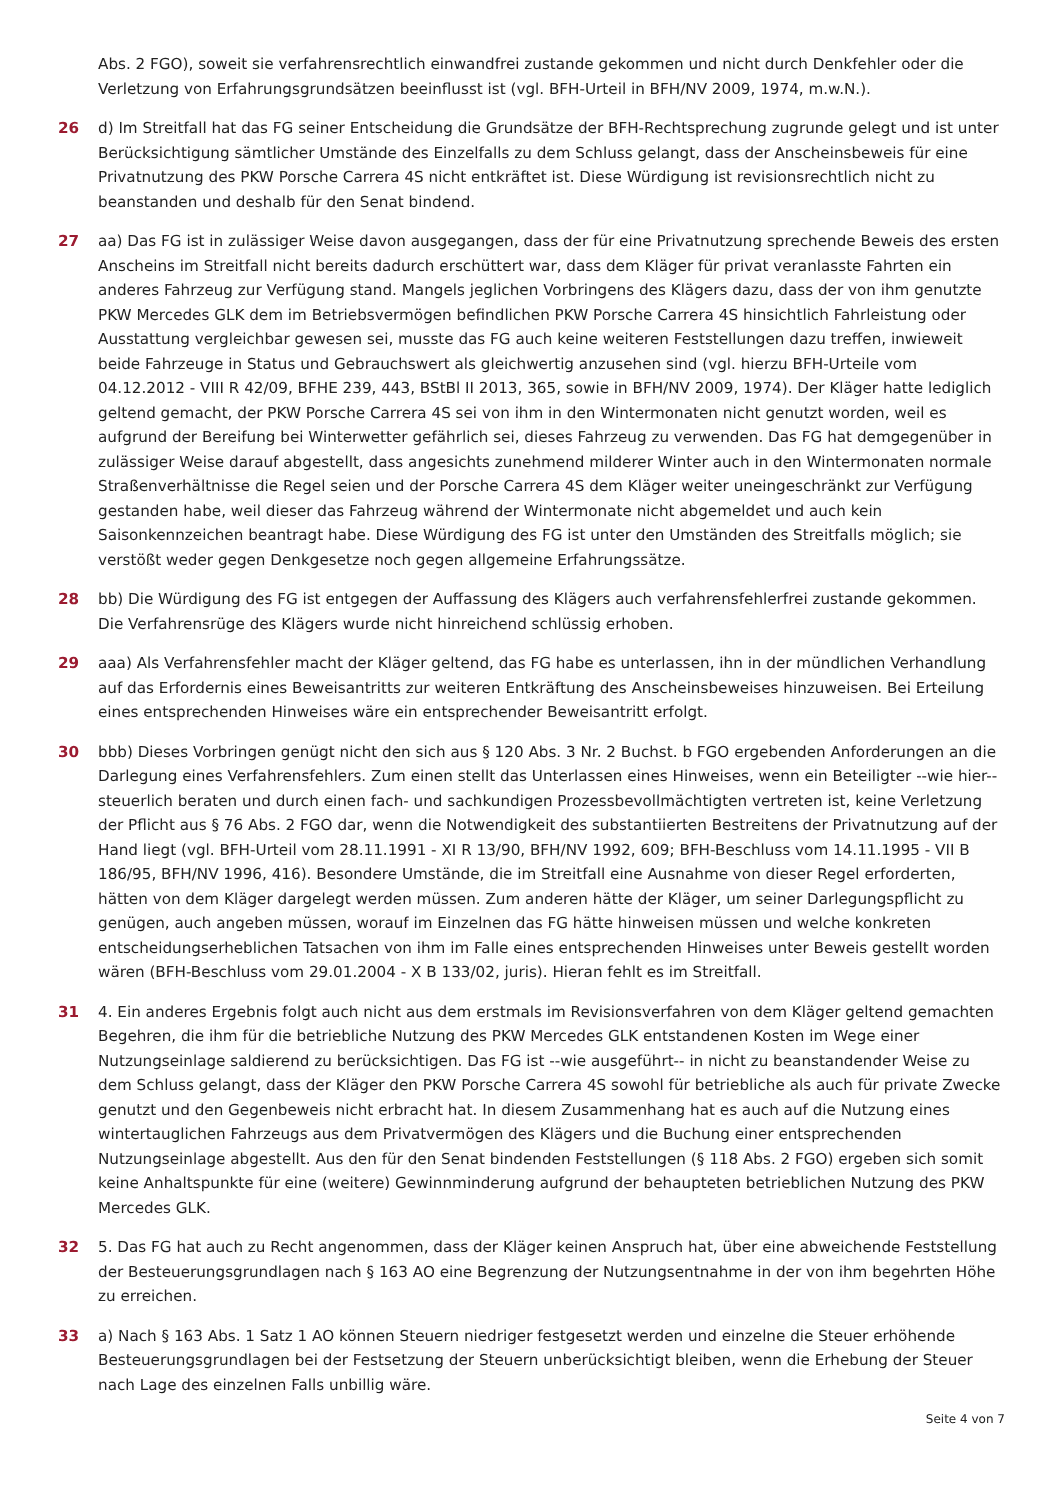Abs. 2 FGO), soweit sie verfahrensrechtlich einwandfrei zustande gekommen und nicht durch Denkfehler oder die Verletzung von Erfahrungsgrundsätzen beeinflusst ist (vgl. BFH-Urteil in BFH/NV 2009, 1974, m.w.N.).
26 d) Im Streitfall hat das FG seiner Entscheidung die Grundsätze der BFH-Rechtsprechung zugrunde gelegt und ist unter Berücksichtigung sämtlicher Umstände des Einzelfalls zu dem Schluss gelangt, dass der Anscheinsbeweis für eine Privatnutzung des PKW Porsche Carrera 4S nicht entkräftet ist. Diese Würdigung ist revisionsrechtlich nicht zu beanstanden und deshalb für den Senat bindend.
27 aa) Das FG ist in zulässiger Weise davon ausgegangen, dass der für eine Privatnutzung sprechende Beweis des ersten Anscheins im Streitfall nicht bereits dadurch erschüttert war, dass dem Kläger für privat veranlasste Fahrten ein anderes Fahrzeug zur Verfügung stand. Mangels jeglichen Vorbringens des Klägers dazu, dass der von ihm genutzte PKW Mercedes GLK dem im Betriebsvermögen befindlichen PKW Porsche Carrera 4S hinsichtlich Fahrleistung oder Ausstattung vergleichbar gewesen sei, musste das FG auch keine weiteren Feststellungen dazu treffen, inwieweit beide Fahrzeuge in Status und Gebrauchswert als gleichwertig anzusehen sind (vgl. hierzu BFH-Urteile vom 04.12.2012 - VIII R 42/09, BFHE 239, 443, BStBl II 2013, 365, sowie in BFH/NV 2009, 1974). Der Kläger hatte lediglich geltend gemacht, der PKW Porsche Carrera 4S sei von ihm in den Wintermonaten nicht genutzt worden, weil es aufgrund der Bereifung bei Winterwetter gefährlich sei, dieses Fahrzeug zu verwenden. Das FG hat demgegenüber in zulässiger Weise darauf abgestellt, dass angesichts zunehmend milderer Winter auch in den Wintermonaten normale Straßenverhältnisse die Regel seien und der Porsche Carrera 4S dem Kläger weiter uneingeschränkt zur Verfügung gestanden habe, weil dieser das Fahrzeug während der Wintermonate nicht abgemeldet und auch kein Saisonkennzeichen beantragt habe. Diese Würdigung des FG ist unter den Umständen des Streitfalls möglich; sie verstößt weder gegen Denkgesetze noch gegen allgemeine Erfahrungssätze.
28 bb) Die Würdigung des FG ist entgegen der Auffassung des Klägers auch verfahrensfehlerfrei zustande gekommen. Die Verfahrensrüge des Klägers wurde nicht hinreichend schlüssig erhoben.
29 aaa) Als Verfahrensfehler macht der Kläger geltend, das FG habe es unterlassen, ihn in der mündlichen Verhandlung auf das Erfordernis eines Beweisantritts zur weiteren Entkräftung des Anscheinsbeweises hinzuweisen. Bei Erteilung eines entsprechenden Hinweises wäre ein entsprechender Beweisantritt erfolgt.
30 bbb) Dieses Vorbringen genügt nicht den sich aus § 120 Abs. 3 Nr. 2 Buchst. b FGO ergebenden Anforderungen an die Darlegung eines Verfahrensfehlers. Zum einen stellt das Unterlassen eines Hinweises, wenn ein Beteiligter --wie hier-- steuerlich beraten und durch einen fach- und sachkundigen Prozessbevollmächtigten vertreten ist, keine Verletzung der Pflicht aus § 76 Abs. 2 FGO dar, wenn die Notwendigkeit des substantiierten Bestreitens der Privatnutzung auf der Hand liegt (vgl. BFH-Urteil vom 28.11.1991 - XI R 13/90, BFH/NV 1992, 609; BFH-Beschluss vom 14.11.1995 - VII B 186/95, BFH/NV 1996, 416). Besondere Umstände, die im Streitfall eine Ausnahme von dieser Regel erforderten, hätten von dem Kläger dargelegt werden müssen. Zum anderen hätte der Kläger, um seiner Darlegungspflicht zu genügen, auch angeben müssen, worauf im Einzelnen das FG hätte hinweisen müssen und welche konkreten entscheidungserheblichen Tatsachen von ihm im Falle eines entsprechenden Hinweises unter Beweis gestellt worden wären (BFH-Beschluss vom 29.01.2004 - X B 133/02, juris). Hieran fehlt es im Streitfall.
31 4. Ein anderes Ergebnis folgt auch nicht aus dem erstmals im Revisionsverfahren von dem Kläger geltend gemachten Begehren, die ihm für die betriebliche Nutzung des PKW Mercedes GLK entstandenen Kosten im Wege einer Nutzungseinlage saldierend zu berücksichtigen. Das FG ist --wie ausgeführt-- in nicht zu beanstandender Weise zu dem Schluss gelangt, dass der Kläger den PKW Porsche Carrera 4S sowohl für betriebliche als auch für private Zwecke genutzt und den Gegenbeweis nicht erbracht hat. In diesem Zusammenhang hat es auch auf die Nutzung eines wintertauglichen Fahrzeugs aus dem Privatvermögen des Klägers und die Buchung einer entsprechenden Nutzungseinlage abgestellt. Aus den für den Senat bindenden Feststellungen (§ 118 Abs. 2 FGO) ergeben sich somit keine Anhaltspunkte für eine (weitere) Gewinnminderung aufgrund der behaupteten betrieblichen Nutzung des PKW Mercedes GLK.
32 5. Das FG hat auch zu Recht angenommen, dass der Kläger keinen Anspruch hat, über eine abweichende Feststellung der Besteuerungsgrundlagen nach § 163 AO eine Begrenzung der Nutzungsentnahme in der von ihm begehrten Höhe zu erreichen.
33 a) Nach § 163 Abs. 1 Satz 1 AO können Steuern niedriger festgesetzt werden und einzelne die Steuer erhöhende Besteuerungsgrundlagen bei der Festsetzung der Steuern unberücksichtigt bleiben, wenn die Erhebung der Steuer nach Lage des einzelnen Falls unbillig wäre.
Seite 4 von 7